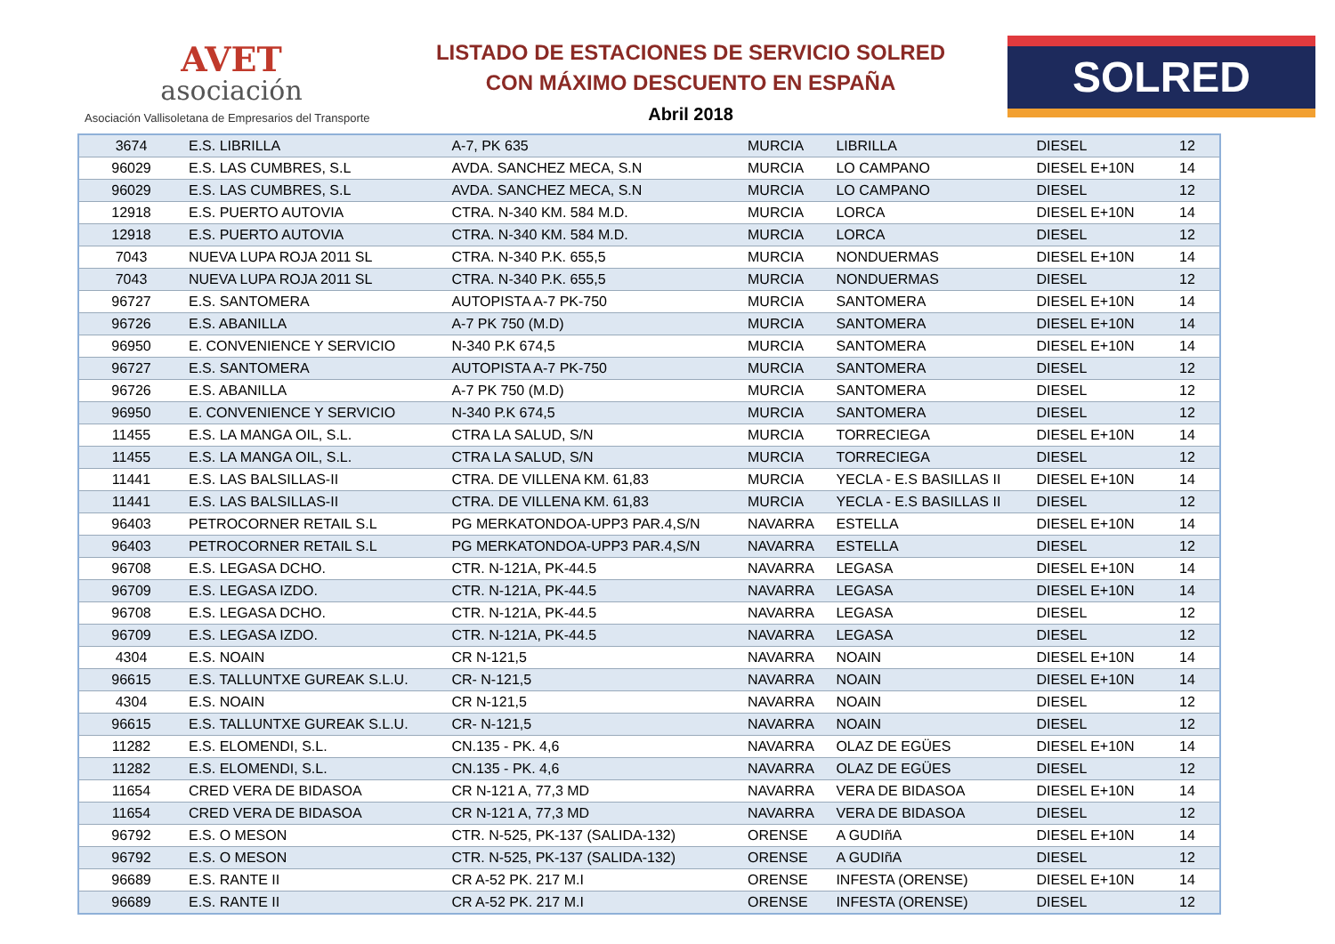AVET
asociación
Asociación Vallisoletana de Empresarios del Transporte
LISTADO DE ESTACIONES DE SERVICIO SOLRED
CON MÁXIMO DESCUENTO EN ESPAÑA
Abril 2018
SOLRED
| 3674 | E.S. LIBRILLA | A-7, PK 635 | MURCIA | LIBRILLA | DIESEL | 12 |
| 96029 | E.S. LAS CUMBRES, S.L | AVDA. SANCHEZ MECA, S.N | MURCIA | LO CAMPANO | DIESEL E+10N | 14 |
| 96029 | E.S. LAS CUMBRES, S.L | AVDA. SANCHEZ MECA, S.N | MURCIA | LO CAMPANO | DIESEL | 12 |
| 12918 | E.S. PUERTO AUTOVIA | CTRA. N-340 KM. 584 M.D. | MURCIA | LORCA | DIESEL E+10N | 14 |
| 12918 | E.S. PUERTO AUTOVIA | CTRA. N-340 KM. 584 M.D. | MURCIA | LORCA | DIESEL | 12 |
| 7043 | NUEVA LUPA ROJA 2011 SL | CTRA. N-340 P.K. 655,5 | MURCIA | NONDUERMAS | DIESEL E+10N | 14 |
| 7043 | NUEVA LUPA ROJA 2011 SL | CTRA. N-340 P.K. 655,5 | MURCIA | NONDUERMAS | DIESEL | 12 |
| 96727 | E.S. SANTOMERA | AUTOPISTA A-7 PK-750 | MURCIA | SANTOMERA | DIESEL E+10N | 14 |
| 96726 | E.S. ABANILLA | A-7 PK 750 (M.D) | MURCIA | SANTOMERA | DIESEL E+10N | 14 |
| 96950 | E. CONVENIENCE Y SERVICIO | N-340 P.K 674,5 | MURCIA | SANTOMERA | DIESEL E+10N | 14 |
| 96727 | E.S. SANTOMERA | AUTOPISTA A-7 PK-750 | MURCIA | SANTOMERA | DIESEL | 12 |
| 96726 | E.S. ABANILLA | A-7 PK 750 (M.D) | MURCIA | SANTOMERA | DIESEL | 12 |
| 96950 | E. CONVENIENCE Y SERVICIO | N-340 P.K 674,5 | MURCIA | SANTOMERA | DIESEL | 12 |
| 11455 | E.S. LA MANGA OIL, S.L. | CTRA LA SALUD, S/N | MURCIA | TORRECIEGA | DIESEL E+10N | 14 |
| 11455 | E.S. LA MANGA OIL, S.L. | CTRA LA SALUD, S/N | MURCIA | TORRECIEGA | DIESEL | 12 |
| 11441 | E.S. LAS BALSILLAS-II | CTRA. DE VILLENA KM. 61,83 | MURCIA | YECLA - E.S BASILLAS II | DIESEL E+10N | 14 |
| 11441 | E.S. LAS BALSILLAS-II | CTRA. DE VILLENA KM. 61,83 | MURCIA | YECLA - E.S BASILLAS II | DIESEL | 12 |
| 96403 | PETROCORNER RETAIL S.L | PG MERKATONDOA-UPP3 PAR.4,S/N | NAVARRA | ESTELLA | DIESEL E+10N | 14 |
| 96403 | PETROCORNER RETAIL S.L | PG MERKATONDOA-UPP3 PAR.4,S/N | NAVARRA | ESTELLA | DIESEL | 12 |
| 96708 | E.S. LEGASA DCHO. | CTR. N-121A, PK-44.5 | NAVARRA | LEGASA | DIESEL E+10N | 14 |
| 96709 | E.S. LEGASA IZDO. | CTR. N-121A, PK-44.5 | NAVARRA | LEGASA | DIESEL E+10N | 14 |
| 96708 | E.S. LEGASA DCHO. | CTR. N-121A, PK-44.5 | NAVARRA | LEGASA | DIESEL | 12 |
| 96709 | E.S. LEGASA IZDO. | CTR. N-121A, PK-44.5 | NAVARRA | LEGASA | DIESEL | 12 |
| 4304 | E.S. NOAIN | CR N-121,5 | NAVARRA | NOAIN | DIESEL E+10N | 14 |
| 96615 | E.S. TALLUNTXE GUREAK S.L.U. | CR- N-121,5 | NAVARRA | NOAIN | DIESEL E+10N | 14 |
| 4304 | E.S. NOAIN | CR N-121,5 | NAVARRA | NOAIN | DIESEL | 12 |
| 96615 | E.S. TALLUNTXE GUREAK S.L.U. | CR- N-121,5 | NAVARRA | NOAIN | DIESEL | 12 |
| 11282 | E.S. ELOMENDI, S.L. | CN.135 - PK. 4,6 | NAVARRA | OLAZ DE EGÜES | DIESEL E+10N | 14 |
| 11282 | E.S. ELOMENDI, S.L. | CN.135 - PK. 4,6 | NAVARRA | OLAZ DE EGÜES | DIESEL | 12 |
| 11654 | CRED VERA DE BIDASOA | CR N-121 A, 77,3 MD | NAVARRA | VERA DE BIDASOA | DIESEL E+10N | 14 |
| 11654 | CRED VERA DE BIDASOA | CR N-121 A, 77,3 MD | NAVARRA | VERA DE BIDASOA | DIESEL | 12 |
| 96792 | E.S. O MESON | CTR. N-525, PK-137 (SALIDA-132) | ORENSE | A GUDIñA | DIESEL E+10N | 14 |
| 96792 | E.S. O MESON | CTR. N-525, PK-137 (SALIDA-132) | ORENSE | A GUDIñA | DIESEL | 12 |
| 96689 | E.S. RANTE II | CR A-52 PK. 217 M.I | ORENSE | INFESTA (ORENSE) | DIESEL E+10N | 14 |
| 96689 | E.S. RANTE II | CR A-52 PK. 217 M.I | ORENSE | INFESTA (ORENSE) | DIESEL | 12 |